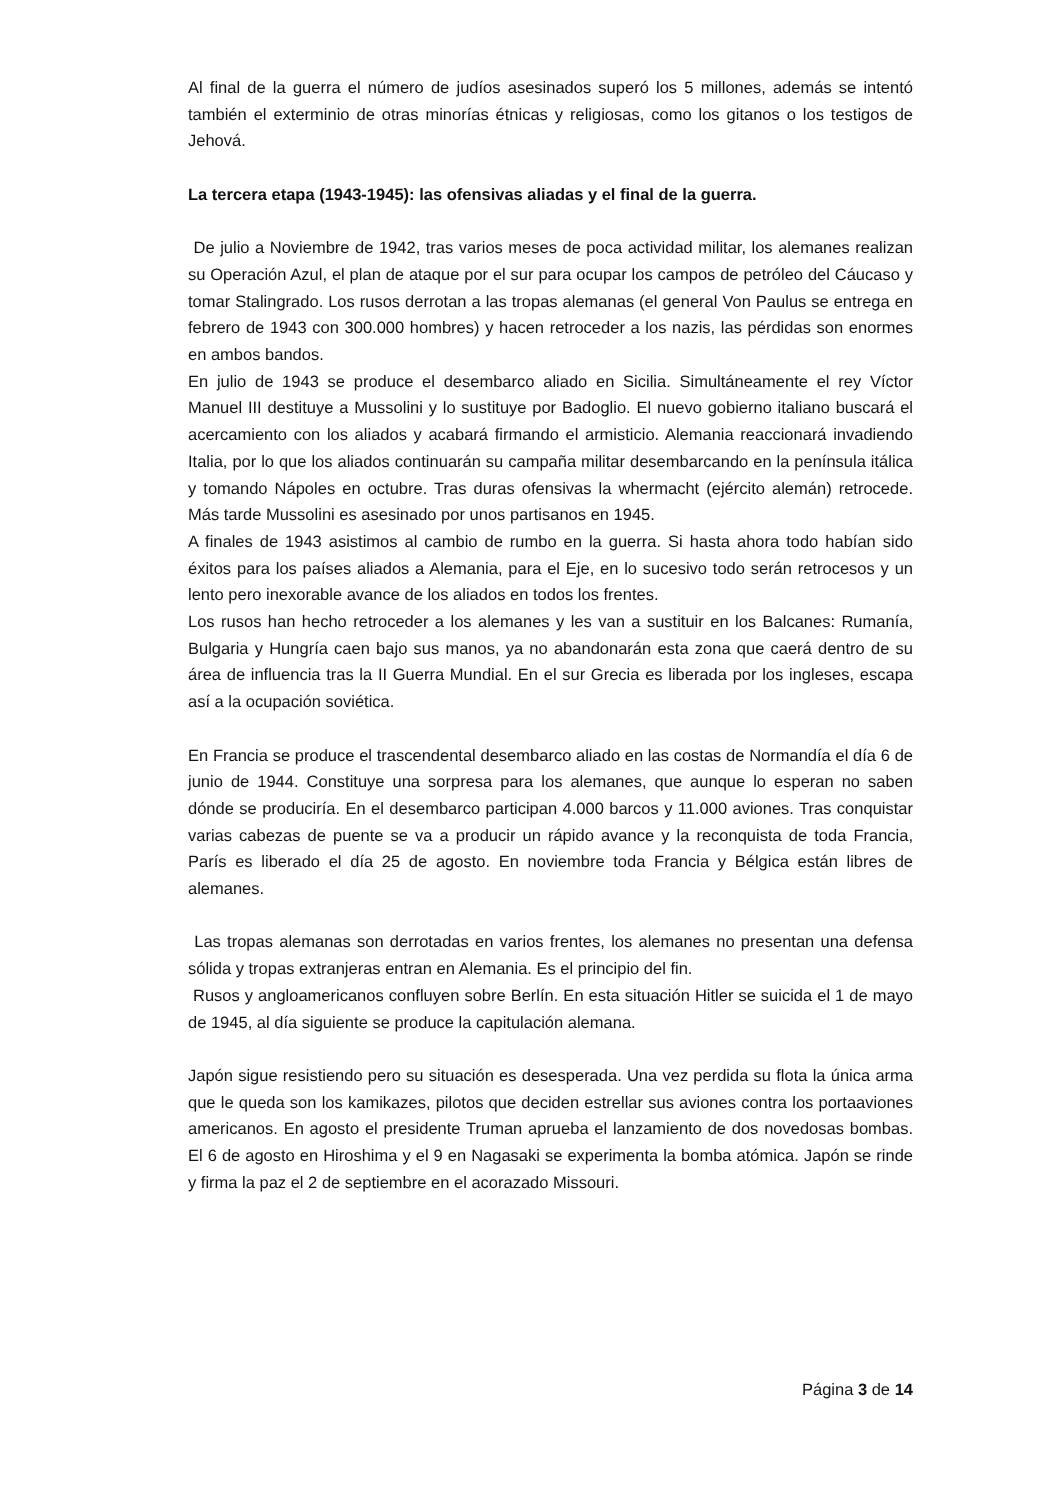Al final de la guerra el número de judíos asesinados superó los 5 millones, además se intentó también el exterminio de otras minorías étnicas y religiosas, como los gitanos o los testigos de Jehová.
La tercera etapa (1943-1945): las ofensivas aliadas y el final de la guerra.
De julio a Noviembre de 1942, tras varios meses de poca actividad militar, los alemanes realizan su Operación Azul, el plan de ataque por el sur para ocupar los campos de petróleo del Cáucaso y tomar Stalingrado. Los rusos derrotan a las tropas alemanas (el general Von Paulus se entrega en febrero de 1943 con 300.000 hombres) y hacen retroceder a los nazis, las pérdidas son enormes en ambos bandos.
En julio de 1943 se produce el desembarco aliado en Sicilia. Simultáneamente el rey Víctor Manuel III destituye a Mussolini y lo sustituye por Badoglio. El nuevo gobierno italiano buscará el acercamiento con los aliados y acabará firmando el armisticio. Alemania reaccionará invadiendo Italia, por lo que los aliados continuarán su campaña militar desembarcando en la península itálica y tomando Nápoles en octubre. Tras duras ofensivas la whermacht (ejército alemán) retrocede. Más tarde Mussolini es asesinado por unos partisanos en 1945.
A finales de 1943 asistimos al cambio de rumbo en la guerra. Si hasta ahora todo habían sido éxitos para los países aliados a Alemania, para el Eje, en lo sucesivo todo serán retrocesos y un lento pero inexorable avance de los aliados en todos los frentes.
Los rusos han hecho retroceder a los alemanes y les van a sustituir en los Balcanes: Rumanía, Bulgaria y Hungría caen bajo sus manos, ya no abandonarán esta zona que caerá dentro de su área de influencia tras la II Guerra Mundial. En el sur Grecia es liberada por los ingleses, escapa así a la ocupación soviética.
En Francia se produce el trascendental desembarco aliado en las costas de Normandía el día 6 de junio de 1944. Constituye una sorpresa para los alemanes, que aunque lo esperan no saben dónde se produciría. En el desembarco participan 4.000 barcos y 11.000 aviones. Tras conquistar varias cabezas de puente se va a producir un rápido avance y la reconquista de toda Francia, París es liberado el día 25 de agosto. En noviembre toda Francia y Bélgica están libres de alemanes.
Las tropas alemanas son derrotadas en varios frentes, los alemanes no presentan una defensa sólida y tropas extranjeras entran en Alemania. Es el principio del fin.
Rusos y angloamericanos confluyen sobre Berlín. En esta situación Hitler se suicida el 1 de mayo de 1945, al día siguiente se produce la capitulación alemana.
Japón sigue resistiendo pero su situación es desesperada. Una vez perdida su flota la única arma que le queda son los kamikazes, pilotos que deciden estrellar sus aviones contra los portaaviones americanos. En agosto el presidente Truman aprueba el lanzamiento de dos novedosas bombas. El 6 de agosto en Hiroshima y el 9 en Nagasaki se experimenta la bomba atómica. Japón se rinde y firma la paz el 2 de septiembre en el acorazado Missouri.
Página 3 de 14